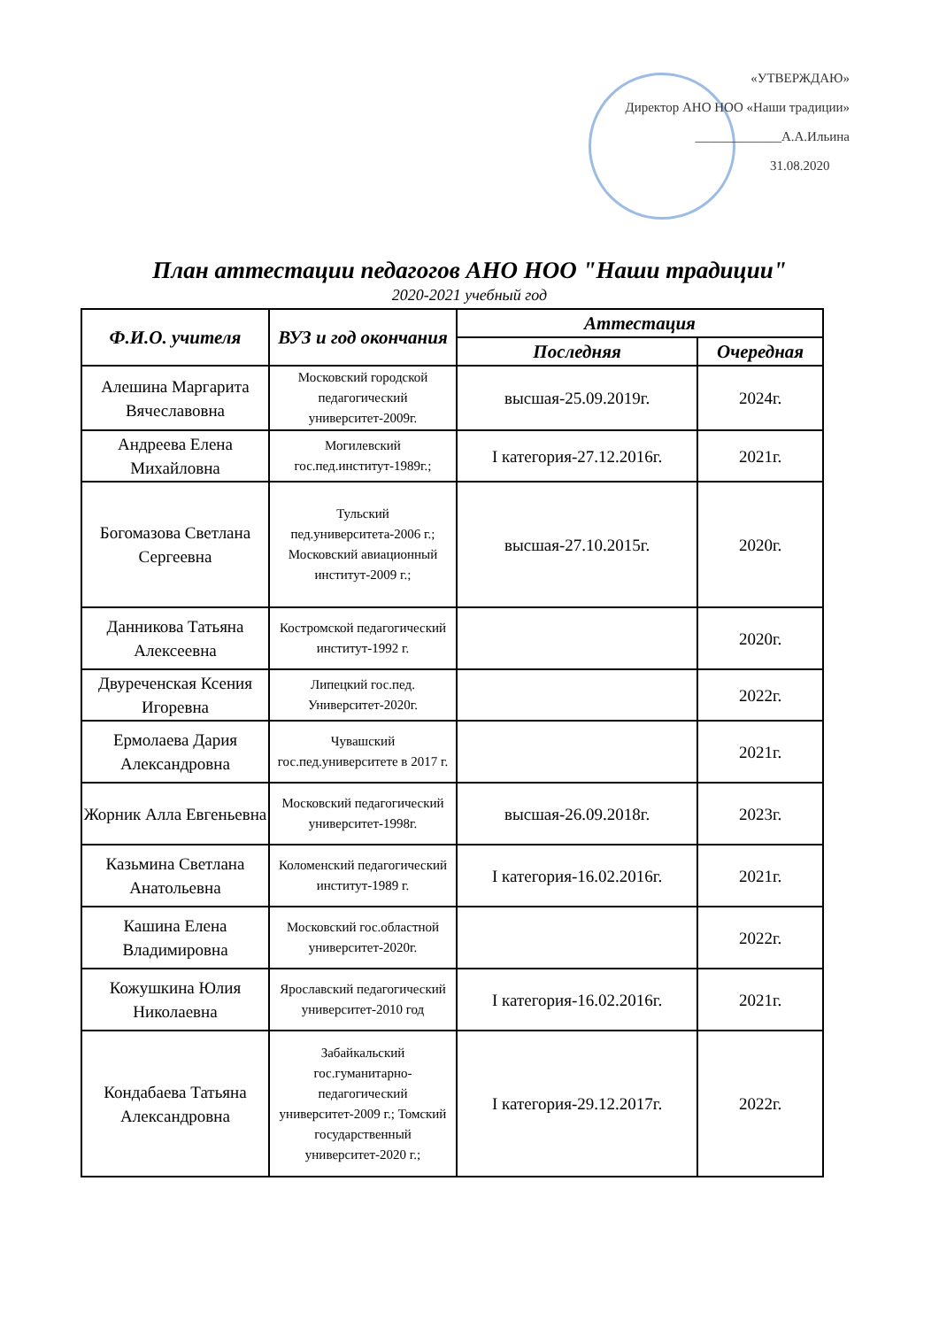«УТВЕРЖДАЮ»
Директор АНО НОО «Наши традиции»
_____________А.А.Ильина
31.08.2020
План аттестации педагогов АНО НОО "Наши традиции"
2020-2021 учебный год
| Ф.И.О. учителя | ВУЗ и год окончания | Аттестация | |
| --- | --- | --- | --- |
| | | Последняя | Очередная |
| Алешина Маргарита Вячеславовна | Московский городской педагогический университет-2009г. | высшая-25.09.2019г. | 2024г. |
| Андреева Елена Михайловна | Могилевский гос.пед.институт-1989г.; | I категория-27.12.2016г. | 2021г. |
| Богомазова Светлана Сергеевна | Тульский пед.университета-2006 г.; Московский авиационный институт-2009 г.; | высшая-27.10.2015г. | 2020г. |
| Данникова Татьяна Алексеевна | Костромской педагогический институт-1992 г. | | 2020г. |
| Двуреченская Ксения Игоревна | Липецкий гос.пед. Университет-2020г. | | 2022г. |
| Ермолаева Дария Александровна | Чувашский гос.пед.университете в 2017 г. | | 2021г. |
| Жорник Алла Евгеньевна | Московский педагогический университет-1998г. | высшая-26.09.2018г. | 2023г. |
| Казьмина Светлана Анатольевна | Коломенский педагогический институт-1989 г. | I категория-16.02.2016г. | 2021г. |
| Кашина Елена Владимировна | Московский гос.областной университет-2020г. | | 2022г. |
| Кожушкина Юлия Николаевна | Ярославский педагогический университет-2010 год | I категория-16.02.2016г. | 2021г. |
| Кондабаева Татьяна Александровна | Забайкальский гос.гуманитарно-педагогический университет-2009 г.; Томский государственный университет-2020 г.; | I категория-29.12.2017г. | 2022г. |